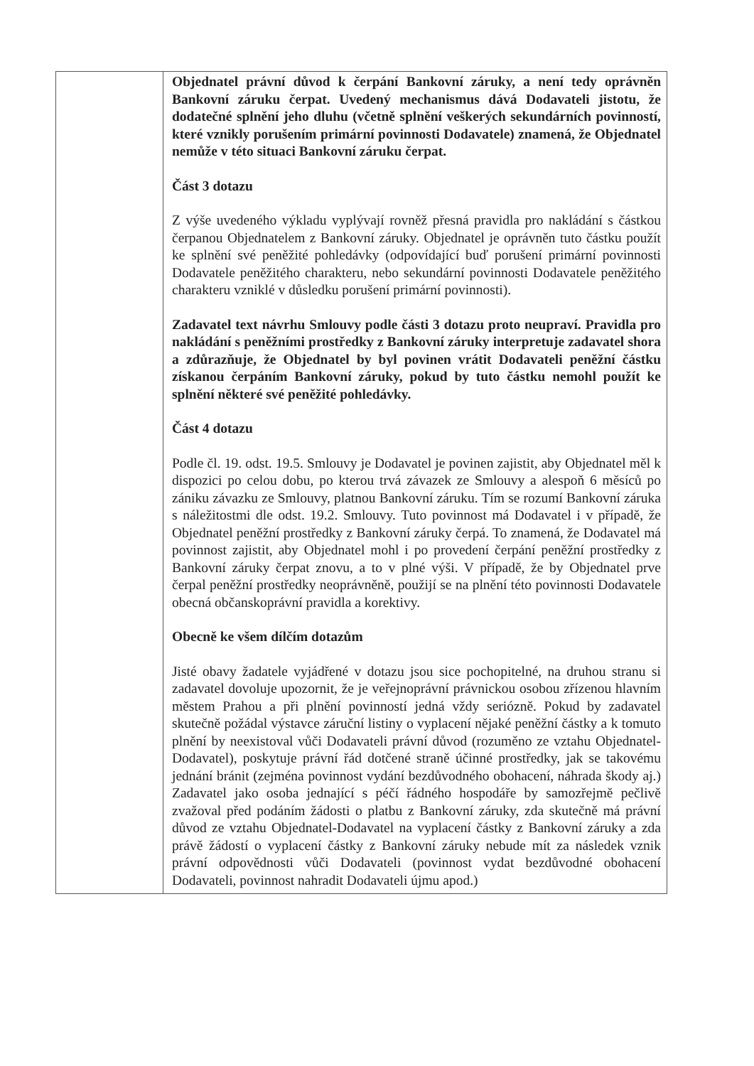| | Objednatel právní důvod k čerpání Bankovní záruky, a není tedy oprávněn Bankovní záruku čerpat. Uvedený mechanismus dává Dodavateli jistotu, že dodatečné splnění jeho dluhu (včetně splnění veškerých sekundárních povinností, které vznikly porušením primární povinnosti Dodavatele) znamená, že Objednatel nemůže v této situaci Bankovní záruku čerpat. Část 3 dotazu Z výše uvedeného výkladu vyplývají rovněž přesná pravidla pro nakládání s částkou čerpanou Objednatelem z Bankovní záruky. Objednatel je oprávněn tuto částku použít ke splnění své peněžité pohledávky (odpovídající buď porušení primární povinnosti Dodavatele peněžitého charakteru, nebo sekundární povinnosti Dodavatele peněžitého charakteru vzniklé v důsledku porušení primární povinnosti). Zadavatel text návrhu Smlouvy podle části 3 dotazu proto neupraví. Pravidla pro nakládání s peněžními prostředky z Bankovní záruky interpretuje zadavatel shora a zdůrazňuje, že Objednatel by byl povinen vrátit Dodavateli peněžní částku získanou čerpáním Bankovní záruky, pokud by tuto částku nemohl použít ke splnění některé své peněžité pohledávky. Část 4 dotazu Podle čl. 19. odst. 19.5. Smlouvy je Dodavatel je povinen zajistit, aby Objednatel měl k dispozici po celou dobu, po kterou trvá závazek ze Smlouvy a alespoň 6 měsíců po zániku závazku ze Smlouvy, platnou Bankovní záruku. Tím se rozumí Bankovní záruka s náležitostmi dle odst. 19.2. Smlouvy. Tuto povinnost má Dodavatel i v případě, že Objednatel peněžní prostředky z Bankovní záruky čerpá. To znamená, že Dodavatel má povinnost zajistit, aby Objednatel mohl i po provedení čerpání peněžní prostředky z Bankovní záruky čerpat znovu, a to v plné výši. V případě, že by Objednatel prve čerpal peněžní prostředky neoprávněně, použijí se na plnění této povinnosti Dodavatele obecná občanskoprávní pravidla a korektivy. Obecně ke všem dílčím dotazům Jisté obavy žadatele vyjádřené v dotazu jsou sice pochopitelné, na druhou stranu si zadavatel dovoluje upozornit, že je veřejnoprávní právnickou osobou zřízenou hlavním městem Prahou a při plnění povinností jedná vždy seriózně. Pokud by zadavatel skutečně požádal výstavce záruční listiny o vyplacení nějaké peněžní částky a k tomuto plnění by neexistoval vůči Dodavateli právní důvod (rozuměno ze vztahu Objednatel-Dodavatel), poskytuje právní řád dotčené straně účinné prostředky, jak se takovému jednání bránit (zejména povinnost vydání bezdůvodného obohacení, náhrada škody aj.) Zadavatel jako osoba jednající s péčí řádného hospodáře by samozřejmě pečlivě zvažoval před podáním žádosti o platbu z Bankovní záruky, zda skutečně má právní důvod ze vztahu Objednatel-Dodavatel na vyplacení částky z Bankovní záruky a zda právě žádostí o vyplacení částky z Bankovní záruky nebude mít za následek vznik právní odpovědnosti vůči Dodavateli (povinnost vydat bezdůvodné obohacení Dodavateli, povinnost nahradit Dodavateli újmu apod.) |